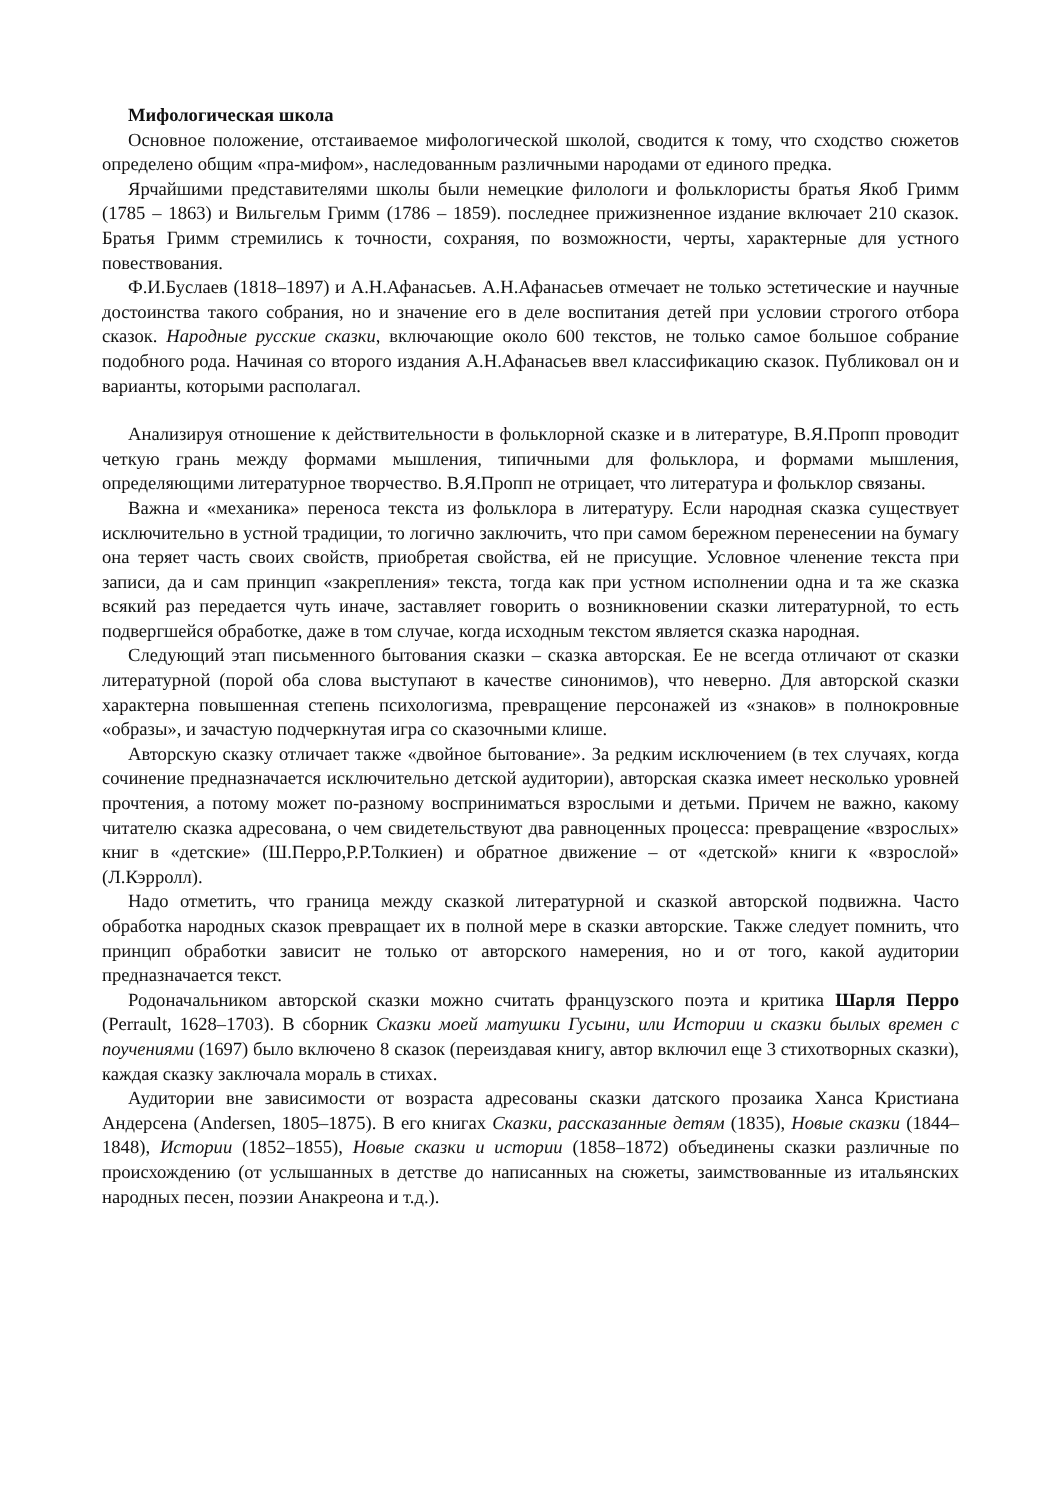Мифологическая школа
Основное положение, отстаиваемое мифологической школой, сводится к тому, что сходство сюжетов определено общим «пра-мифом», наследованным различными народами от единого предка.
Ярчайшими представителями школы были немецкие филологи и фольклористы братья Якоб Гримм (1785 – 1863) и Вильгельм Гримм (1786 – 1859). последнее прижизненное издание включает 210 сказок. Братья Гримм стремились к точности, сохраняя, по возможности, черты, характерные для устного повествования.
Ф.И.Буслаев (1818–1897) и А.Н.Афанасьев. А.Н.Афанасьев отмечает не только эстетические и научные достоинства такого собрания, но и значение его в деле воспитания детей при условии строгого отбора сказок. Народные русские сказки, включающие около 600 текстов, не только самое большое собрание подобного рода. Начиная со второго издания А.Н.Афанасьев ввел классификацию сказок. Публиковал он и варианты, которыми располагал.
Анализируя отношение к действительности в фольклорной сказке и в литературе, В.Я.Пропп проводит четкую грань между формами мышления, типичными для фольклора, и формами мышления, определяющими литературное творчество. В.Я.Пропп не отрицает, что литература и фольклор связаны.
Важна и «механика» переноса текста из фольклора в литературу. Если народная сказка существует исключительно в устной традиции, то логично заключить, что при самом бережном перенесении на бумагу она теряет часть своих свойств, приобретая свойства, ей не присущие. Условное членение текста при записи, да и сам принцип «закрепления» текста, тогда как при устном исполнении одна и та же сказка всякий раз передается чуть иначе, заставляет говорить о возникновении сказки литературной, то есть подвергшейся обработке, даже в том случае, когда исходным текстом является сказка народная.
Следующий этап письменного бытования сказки – сказка авторская. Ее не всегда отличают от сказки литературной (порой оба слова выступают в качестве синонимов), что неверно. Для авторской сказки характерна повышенная степень психологизма, превращение персонажей из «знаков» в полнокровные «образы», и зачастую подчеркнутая игра со сказочными клише.
Авторскую сказку отличает также «двойное бытование». За редким исключением (в тех случаях, когда сочинение предназначается исключительно детской аудитории), авторская сказка имеет несколько уровней прочтения, а потому может по-разному восприниматься взрослыми и детьми. Причем не важно, какому читателю сказка адресована, о чем свидетельствуют два равноценных процесса: превращение «взрослых» книг в «детские» (Ш.Перро,Р.Р.Толкиен) и обратное движение – от «детской» книги к «взрослой» (Л.Кэрролл).
Надо отметить, что граница между сказкой литературной и сказкой авторской подвижна. Часто обработка народных сказок превращает их в полной мере в сказки авторские. Также следует помнить, что принцип обработки зависит не только от авторского намерения, но и от того, какой аудитории предназначается текст.
Родоначальником авторской сказки можно считать французского поэта и критика Шарля Перро (Perrault, 1628–1703). В сборник Сказки моей матушки Гусыни, или Истории и сказки былых времен с поучениями (1697) было включено 8 сказок (переиздавая книгу, автор включил еще 3 стихотворных сказки), каждая сказку заключала мораль в стихах.
Аудитории вне зависимости от возраста адресованы сказки датского прозаика Ханса Кристиана Андерсена (Andersen, 1805–1875). В его книгах Сказки, рассказанные детям (1835), Новые сказки (1844–1848), Истории (1852–1855), Новые сказки и истории (1858–1872) объединены сказки различные по происхождению (от услышанных в детстве до написанных на сюжеты, заимствованные из итальянских народных песен, поэзии Анакреона и т.д.).